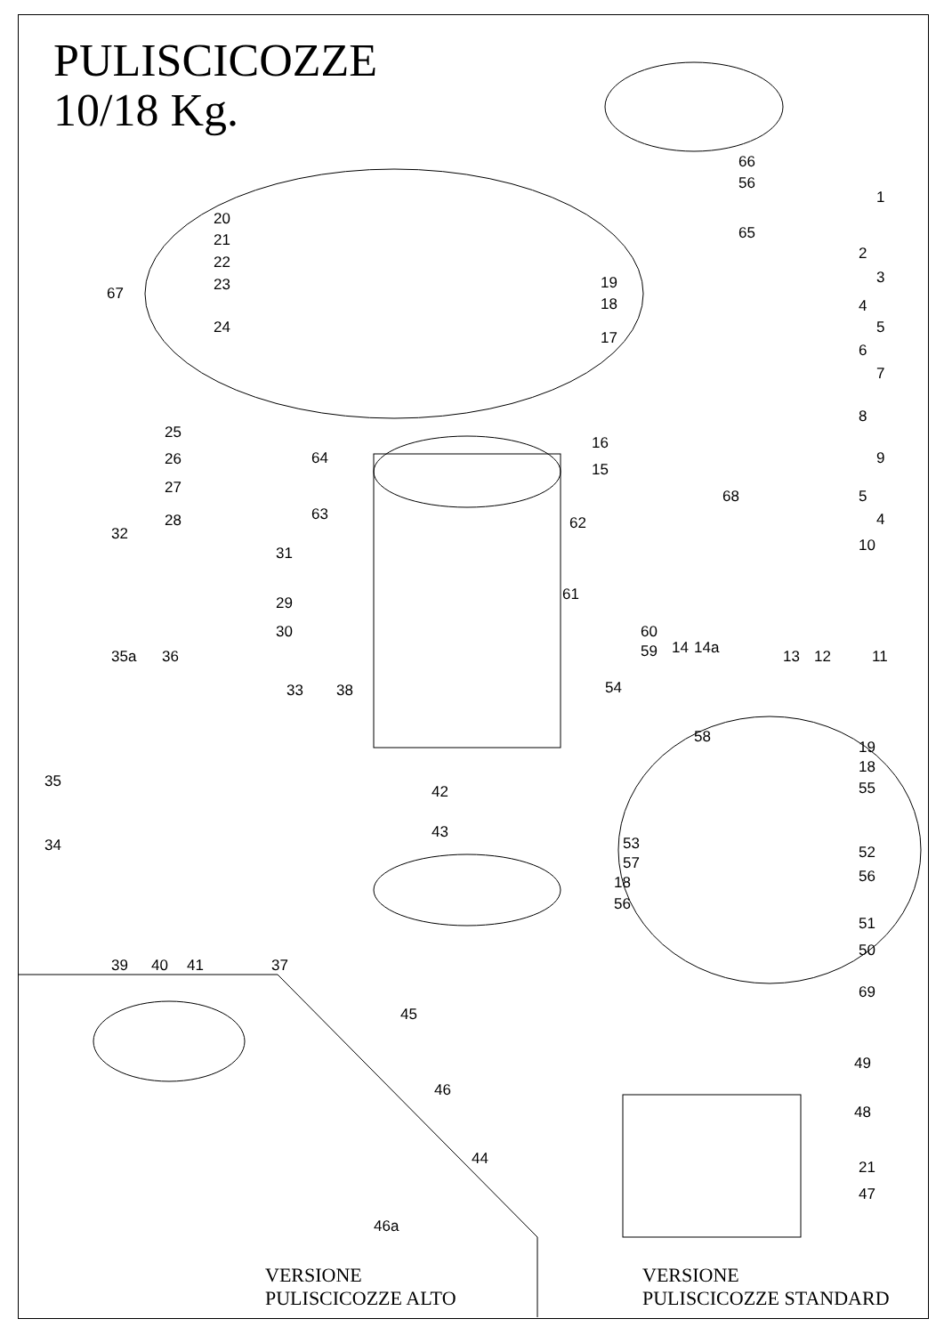PULISCICOZZE
10/18 Kg.
66
56
65
1
2
3
4
5
6
7
8
9
5
4
10
13 12 11
20
21
22
23 67
24
19
18
17
25
26
27
28
64
16
15
68
63 62
32
31
61 29
30 60
14 14a 59 35a 36
33 38 54
58
19
18
55 35
42
43
34 53 52
57
56 18
56
51
50
39 40 41 37
45
69
46
49
48
44 21
47
46a
VERSIONE
PULISCICOZZE ALTO
VERSIONE
PULISCICOZZE STANDARD